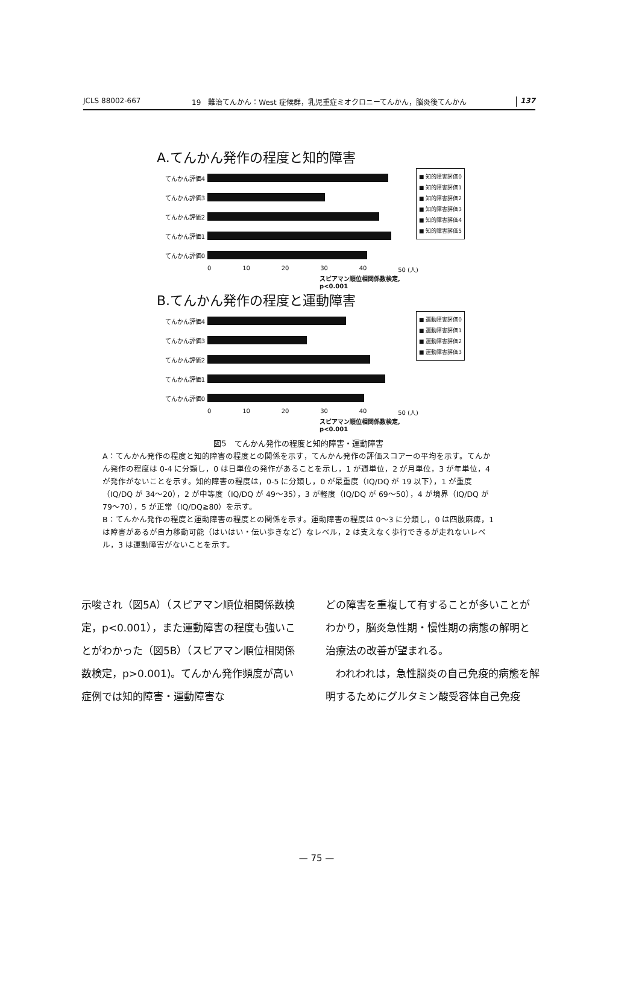JCLS 88002-667 19　難治てんかん：West 症候群，乳児重症ミオクロニーてんかん，脳炎後てんかん
137
A.てんかん発作の程度と知的障害
てんかん評価4
てんかん評価3
てんかん評価2
てんかん評価1
てんかん評価0
0 10 20 30 40 50 (人)
■ 知的障害評価0
■ 知的障害評価1
■ 知的障害評価2
■ 知的障害評価3
■ 知的障害評価4
■ 知的障害評価5
スピアマン順位相関係数検定,
p<0.001
B.てんかん発作の程度と運動障害
てんかん評価4
てんかん評価3
てんかん評価2
てんかん評価1
てんかん評価0
0 10 20 30 40 50 (人)
■ 運動障害評価0
■ 運動障害評価1
■ 運動障害評価2
■ 運動障害評価3
スピアマン順位相関係数検定,
p<0.001
図5　てんかん発作の程度と知的障害・運動障害
A：てんかん発作の程度と知的障害の程度との関係を示す，てんかん発作の評価スコアーの平均を示す。てんかん発作の程度は 0-4 に分類し，0 は日単位の発作があることを示し，1 が週単位，2 が月単位，3 が年単位，4 が発作がないことを示す。知的障害の程度は，0-5 に分類し，0 が最重度（IQ/DQ が 19 以下），1 が重度（IQ/DQ が 34〜20），2 が中等度（IQ/DQ が 49〜35），3 が軽度（IQ/DQ が 69〜50），4 が境界（IQ/DQ が 79〜70），5 が正常（IQ/DQ≧80）を示す。
B：てんかん発作の程度と運動障害の程度との関係を示す。運動障害の程度は 0〜3 に分類し，0 は四肢麻痺，1 は障害があるが自力移動可能（はいはい・伝い歩きなど）なレベル，2 は支えなく歩行できるが走れないレベル，3 は運動障害がないことを示す。
示唆され（図5A）（スピアマン順位相関係数検定，p<0.001），また運動障害の程度も強いことがわかった（図5B）（スピアマン順位相関係数検定，p>0.001)。てんかん発作頻度が高い症例では知的障害・運動障害な
どの障害を重複して有することが多いことがわかり，脳炎急性期・慢性期の病態の解明と治療法の改善が望まれる。
　われわれは，急性脳炎の自己免疫的病態を解明するためにグルタミン酸受容体自己免疫
— 75 —